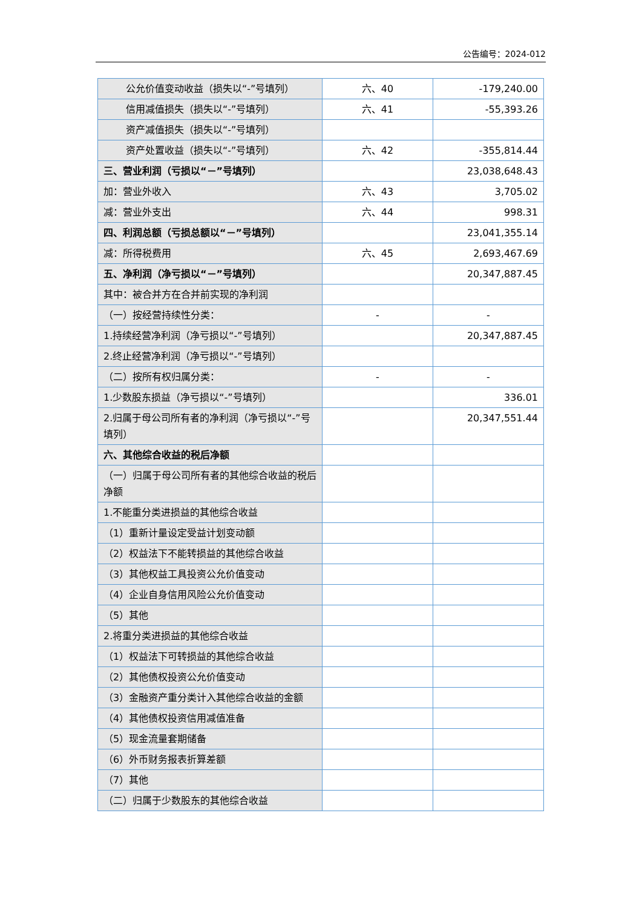公告编号：2024-012
| 公允价值变动收益（损失以“-”号 填列） | 六、40 | -179,240.00 |
| 信用减值损失（损失以“-”号填列） | 六、41 | -55,393.26 |
| 资产减值损失（损失以“-”号填列） | | |
| 资产处置收益（损失以“-”号填列） | 六、42 | -355,814.44 |
| 三、营业利润（亏损以“－”号填列） | | 23,038,648.43 |
| 加：营业外收入 | 六、43 | 3,705.02 |
| 减：营业外支出 | 六、44 | 998.31 |
| 四、利润总额（亏损总额以“－”号填列） | | 23,041,355.14 |
| 减：所得税费用 | 六、45 | 2,693,467.69 |
| 五、净利润（净亏损以“－”号填列） | | 20,347,887.45 |
| 其中：被合并方在合并前实现的净利润 | | |
| （一）按经营持续性分类： | - | - |
| 1.持续经营净利润（净亏损以“-”号填列） | | 20,347,887.45 |
| 2.终止经营净利润（净亏损以“-”号填列） | | |
| （二）按所有权归属分类： | - | - |
| 1.少数股东损益（净亏损以“-”号填列） | | 336.01 |
| 2.归属于母公司所有者的净利润（净亏损以“-”号填列） | | 20,347,551.44 |
| 六、其他综合收益的税后净额 | | |
| （一）归属于母公司所有者的其他综合收益的税后净额 | | |
| 1.不能重分类进损益的其他综合收益 | | |
| （1）重新计量设定受益计划变动额 | | |
| （2）权益法下不能转损益的其他综合收益 | | |
| （3）其他权益工具投资公允价值变动 | | |
| （4）企业自身信用风险公允价值变动 | | |
| （5）其他 | | |
| 2.将重分类进损益的其他综合收益 | | |
| （1）权益法下可转损益的其他综合收益 | | |
| （2）其他债权投资公允价值变动 | | |
| （3）金融资产重分类计入其他综合收益的金额 | | |
| （4）其他债权投资信用减值准备 | | |
| （5）现金流量套期储备 | | |
| （6）外币财务报表折算差额 | | |
| （7）其他 | | |
| （二）归属于少数股东的其他综合收益 | | |